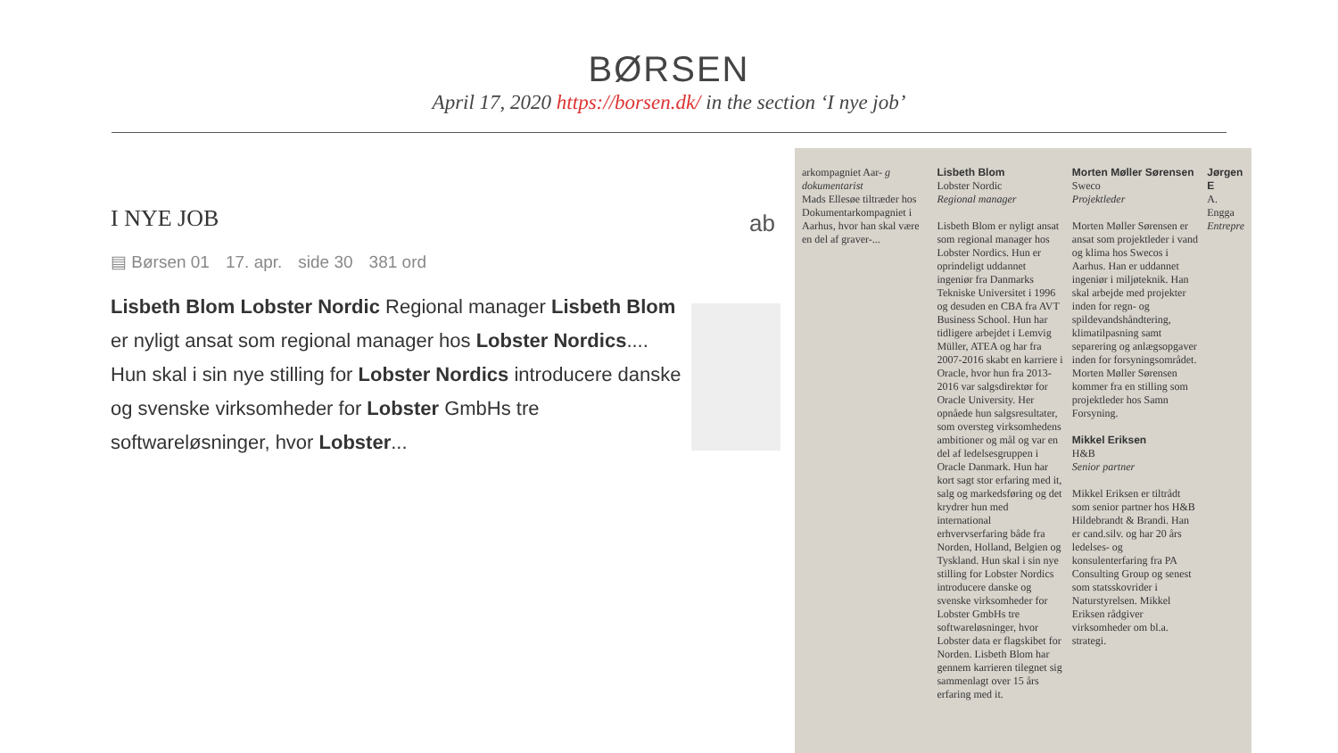BØRSEN
April 17, 2020 https://borsen.dk/ in the section ‘I nye job’
I NYE JOB
▤ Børsen 01 17. apr. side 30 381 ord
Lisbeth Blom Lobster Nordic Regional manager Lisbeth Blom er nyligt ansat som regional manager hos Lobster Nordics.... Hun skal i sin nye stilling for Lobster Nordics introducere danske og svenske virksomheder for Lobster GmbHs tre softwareløsninger, hvor Lobster...
ab
arkompagniet Aar- g dokumentarist
Mads Ellesøe tiltræder hos Dokumentarkompagniet i Aarhus, hvor han skal være en del af graver-...
Lisbeth Blom
Lobster Nordic
Regional manager
Lisbeth Blom er nyligt ansat som regional manager hos Lobster Nordics. Hun er oprindeligt uddannet ingeniør fra Danmarks Tekniske Universitet i 1996 og desuden en CBA fra AVT Business School. Hun har tidligere arbejdet i Lemvig Müller, ATEA og har fra 2007-2016 skabt en karriere i Oracle, hvor hun fra 2013-2016 var salgsdirektør for Oracle University. Her opnåede hun salgsresultater, som oversteg virksomhedens ambitioner og mål og var en del af ledelsesgruppen i Oracle Danmark. Hun har kort sagt stor erfaring med it, salg og markedsføring og det kryd­rer hun med international erhvervserfaring både fra Norden, Holland, Belgien og Tyskland. Hun skal i sin nye stilling for Lobster Nordics introducere danske og svenske virksomheder for Lobster GmbHs tre softwareløsninger, hvor Lobster data er flagskibet for Norden. Lisbeth Blom har gennem karrieren tilegnet sig sammenlagt over 15 års erfaring med it.
Morten Møller Sørensen
Sweco
Projektleder
Morten Møller Sørensen er ansat som projektleder i vand og klima hos Swecos i Aarhus. Han er uddannet ingeniør i miljøteknik. Han skal arbejde med projekter inden for regn- og spildevandshåndtering, klimatilpasning samt separering og anlægsopgaver inden for forsyningsområdet. Morten Møller Sørensen kommer fra en stilling som projektleder hos Samn Forsyning.
Mikkel Eriksen
H&B
Senior partner
Mikkel Eriksen er tiltrådt som senior partner hos H&B Hildebrandt & Brandi. Han er cand.silv. og har 20 års ledelses- og konsulenterfaring fra PA Consulting Group og senest som statsskovrider i Naturstyrelsen. Mikkel Eriksen rådgiver virksomheder om bl.a. strategi.
Jørgen E
A. Engga
Entrepre